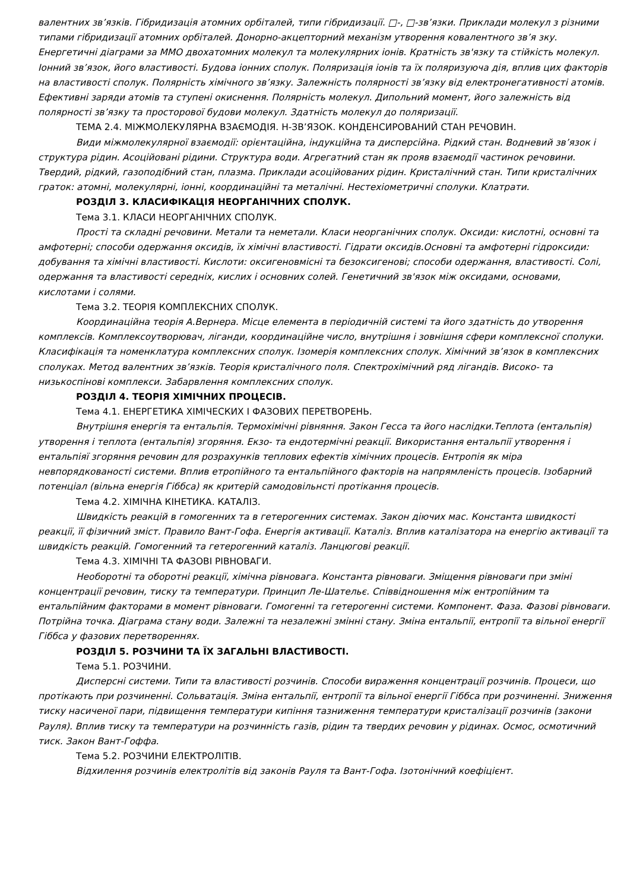валентних зв’язків. Гібридизація атомних орбіталей, типи гібридизації. □-, □-зв’язки. Приклади молекул з різними типами гібридизації атомних орбіталей. Донорно-акцепторний механізм утворення ковалентного зв’я зку. Енергетичні діаграми за ММО двохатомних молекул та молекулярних іонів. Кратність зв'язку та стійкість молекул. Іонний зв’язок, його властивості. Будова іонних сполук. Поляризація іонів та їх поляризуюча дія, вплив цих факторів на властивості сполук. Полярність хімічного зв’язку. Залежність полярності зв’язку від електронегативності атомів. Ефективні заряди атомів та ступені окиснення. Полярність молекул. Дипольний момент, його залежність від полярності зв’язку та просторової будови молекул. Здатність молекул до поляризації.
ТЕМА 2.4. МІЖМОЛЕКУЛЯРНА ВЗАЄМОДІЯ. Н-ЗВ’ЯЗОК. КОНДЕНСИРОВАНИЙ СТАН РЕЧОВИН.
Види міжмолекулярної взаємодії: орієнтаційна, індукційна та дисперсійна. Рідкий стан. Водневий зв’язок і структура рідин. Асоційовані рідини. Структура води. Агрегатний стан як прояв взаємодії частинок речовини. Твердий, рідкий, газоподібний стан, плазма. Приклади асоційованих рідин. Кристалічний стан. Типи кристалічних граток: атомні, молекулярні, іонні, координаційні та металічні. Нестехіометричні сполуки. Клатрати.
РОЗДІЛ 3. КЛАСИФІКАЦІЯ НЕОРГАНІЧНИХ СПОЛУК.
Тема 3.1. КЛАСИ НЕОРГАНІЧНИХ СПОЛУК.
Прості та складні речовини. Метали та неметали. Класи неорганічних сполук. Оксиди: кислотні, основні та амфотерні; способи одержання оксидів, їх хімічні властивості. Гідрати оксидів.Основні та амфотерні гідроксиди: добування та хімічні властивості. Кислоти: оксигеновмісні та безоксигенові; способи одержання, властивості. Солі, одержання та властивості середніх, кислих і основних солей. Генетичний зв'язок між оксидами, основами, кислотами і солями.
Тема 3.2. ТЕОРІЯ КОМПЛЕКСНИХ СПОЛУК.
Координаційна теорія А.Вернера. Місце елемента в періодичній системі та його здатність до утворення комплексів. Комплексоутворювач, ліганди, координаційне число, внутрішня і зовнішня сфери комплексної сполуки. Класифікація та номенклатура комплексних сполук. Ізомерія комплексних сполук. Хімічний зв’язок в комплексних сполуках. Метод валентних зв’язків. Теорія кристалічного поля. Спектрохімічний ряд лігандів. Високо- та низькоспінові комплекси. Забарвлення комплексних сполук.
РОЗДІЛ 4. ТЕОРІЯ ХІМІЧНИХ ПРОЦЕСІВ.
Тема 4.1. ЕНЕРГЕТИКА ХІМІЧЕСКИХ І ФАЗОВИХ ПЕРЕТВОРЕНЬ.
Внутрішня енергія та ентальпія. Термохімічні рівняння. Закон Гесса та його наслідки.Теплота (ентальпія) утворення і теплота (ентальпія) згоряння. Екзо- та ендотермічні реакції. Використання ентальпії утворення і ентальпіяї згоряння речовин для розрахунків теплових ефектів хімічних процесів. Ентропія як міра невпорядкованості системи. Вплив етропійного та ентальпійного факторів на напрямленість процесів. Ізобарний потенціал (вільна енергія Гіббса) як критерій самодовільнсті протікання процесів.
Тема 4.2. ХІМІЧНА КІНЕТИКА. КАТАЛІЗ.
Швидкість реакцій в гомогенних та в гетерогенних системах. Закон діючих мас. Константа швидкості реакції, її фізичний зміст. Правило Вант-Гофа. Енергія активації. Каталіз. Вплив каталізатора на енергію активації та швидкість реакцій. Гомогенний та гетерогенний каталіз. Ланцюгові реакції.
Тема 4.3. ХІМІЧНІ ТА ФАЗОВІ РІВНОВАГИ.
Необоротні та оборотні реакції, хімічна рівновага. Константа рівноваги. Зміщення рівноваги при зміні концентрації речовин, тиску та температури. Принцип Ле-Шательє. Співвідношення між ентропійним та ентальпійним факторами в момент рівноваги. Гомогенні та гетерогенні системи. Компонент. Фаза. Фазові рівноваги. Потрійна точка. Діаграма стану води. Залежні та незалежні змінні стану. Зміна ентальпії, ентропії та вільної енергії Гіббса у фазових перетвореннях.
РОЗДІЛ 5. РОЗЧИНИ ТА ЇХ ЗАГАЛЬНІ ВЛАСТИВОСТІ.
Тема 5.1. РОЗЧИНИ.
Дисперсні системи. Типи та властивості розчинів. Способи вираження концентрації розчинів. Процеси, що протікають при розчиненні. Сольватація. Зміна ентальпії, ентропії та вільної енергії Гіббса при розчиненні. Зниження тиску насиченої пари, підвищення температури кипіння тазниження температури кристалізації розчинів (закони Рауля). Вплив тиску та температури на розчинність газів, рідин та твердих речовин у рідинах. Осмос, осмотичний тиск. Закон Вант-Гоффа.
Тема 5.2. РОЗЧИНИ ЕЛЕКТРОЛІТІВ.
Відхилення розчинів електролітів від законів Рауля та Вант-Гофа. Ізотонічний коефіцієнт.